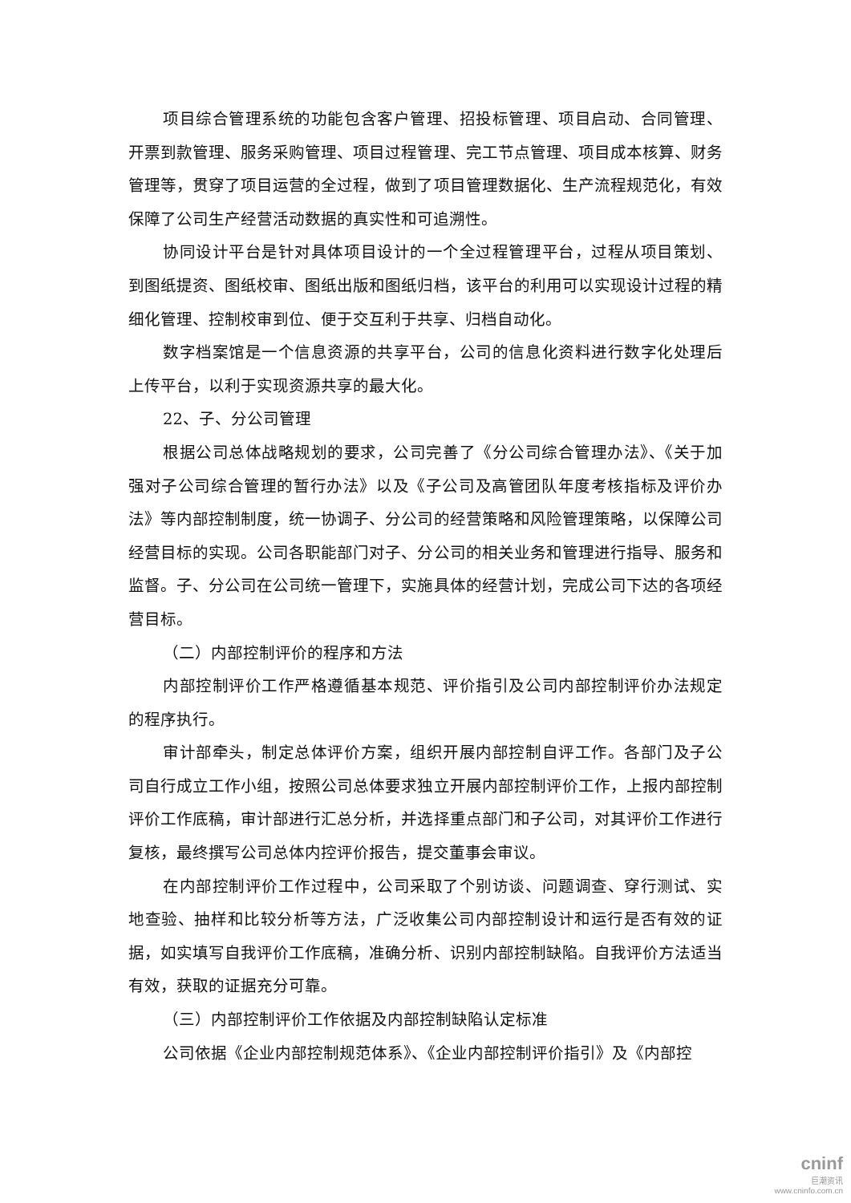项目综合管理系统的功能包含客户管理、招投标管理、项目启动、合同管理、开票到款管理、服务采购管理、项目过程管理、完工节点管理、项目成本核算、财务管理等，贯穿了项目运营的全过程，做到了项目管理数据化、生产流程规范化，有效保障了公司生产经营活动数据的真实性和可追溯性。
协同设计平台是针对具体项目设计的一个全过程管理平台，过程从项目策划、到图纸提资、图纸校审、图纸出版和图纸归档，该平台的利用可以实现设计过程的精细化管理、控制校审到位、便于交互利于共享、归档自动化。
数字档案馆是一个信息资源的共享平台，公司的信息化资料进行数字化处理后上传平台，以利于实现资源共享的最大化。
22、子、分公司管理
根据公司总体战略规划的要求，公司完善了《分公司综合管理办法》、《关于加强对子公司综合管理的暂行办法》以及《子公司及高管团队年度考核指标及评价办法》等内部控制制度，统一协调子、分公司的经营策略和风险管理策略，以保障公司经营目标的实现。公司各职能部门对子、分公司的相关业务和管理进行指导、服务和监督。子、分公司在公司统一管理下，实施具体的经营计划，完成公司下达的各项经营目标。
（二）内部控制评价的程序和方法
内部控制评价工作严格遵循基本规范、评价指引及公司内部控制评价办法规定的程序执行。
审计部牵头，制定总体评价方案，组织开展内部控制自评工作。各部门及子公司自行成立工作小组，按照公司总体要求独立开展内部控制评价工作，上报内部控制评价工作底稿，审计部进行汇总分析，并选择重点部门和子公司，对其评价工作进行复核，最终撰写公司总体内控评价报告，提交董事会审议。
在内部控制评价工作过程中，公司采取了个别访谈、问题调查、穿行测试、实地查验、抽样和比较分析等方法，广泛收集公司内部控制设计和运行是否有效的证据，如实填写自我评价工作底稿，准确分析、识别内部控制缺陷。自我评价方法适当有效，获取的证据充分可靠。
（三）内部控制评价工作依据及内部控制缺陷认定标准
公司依据《企业内部控制规范体系》、《企业内部控制评价指引》及《内部控
cninf
巨潮资讯
www.cninfo.com.cn